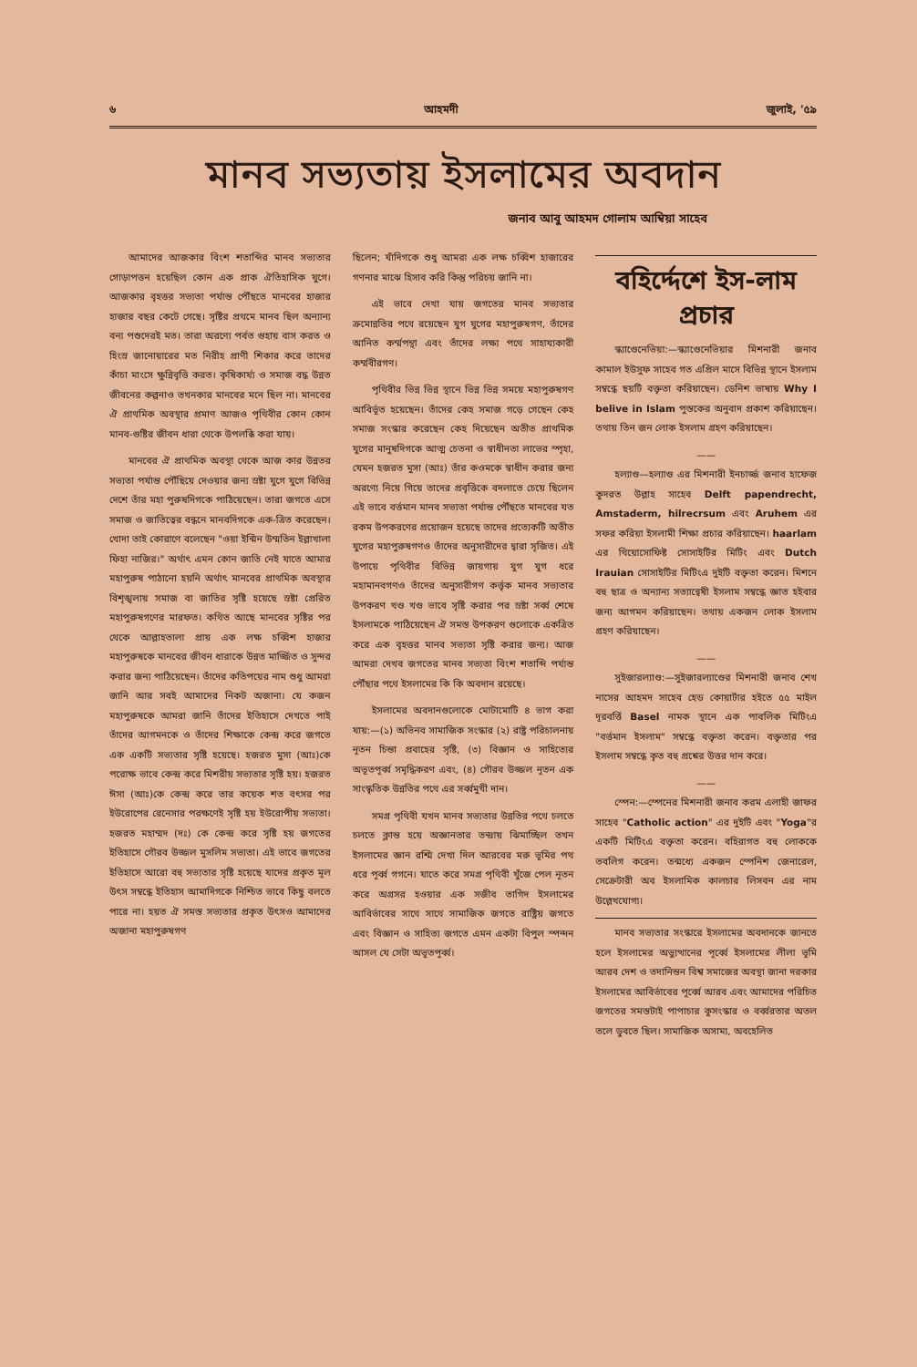৬ আহমদী জুলাই, '৫৯
মানব সভ্যতায় ইসলামের অবদান
জনাব আবু আহমদ গোলাম আম্বিয়া সাহেব
আমাদের আজকার বিংশ শতাব্দির মানব সভ্যতার গোড়াপত্তন হয়েছিল কোন এক প্রাক ঐতিহাসিক যুগে। আজকার বৃহত্তর সভ্যতা পর্যান্ত পৌঁছতে মানবের হাজার হাজার বছর কেটে গেছে। সৃষ্টির প্রথমে মানব ছিল অন্যান্য বন্য পশুদেরই মত। তারা অরণ্যে পর্বত গুহায় বাস করত ও হিংস্র জানোয়ারের মত নিরীহ প্রাণী শিকার করে তাদের কাঁচা মাংসে ক্ষুন্নিবৃত্তি করত। কৃষিকার্য্য ও সমাজ বদ্ধ উন্নত জীবনের কল্পনাও তখনকার মানবের মনে ছিল না। মানবের ঐ প্রাথমিক অবস্থার প্রমাণ আজও পৃথিবীর কোন কোন মানব-গুষ্টির জীবন ধারা থেকে উপলব্ধি করা যায়।
মানবের ঐ প্রাথমিক অবস্থা থেকে আজ কার উন্নতর সভ্যতা পর্যান্ত পৌঁছিয়ে দেওয়ার জন্য স্রষ্টা যুগে যুগে বিভিন্ন দেশে তাঁর মহা পুরুষদিগকে পাঠিয়েছেন। তারা জগতে এসে সমাজ ও জাতিত্বের বন্ধনে মানবদিগকে এক-ত্রিত করেছেন। খোদা তাই কোরাণে বলেছেন "ওয়া ইন্মিন উম্মতিন ইল্লাখালা ফিহা নাজির।" অর্থাৎ এমন কোন জাতি নেই যাতে আমার মহাপুরুষ পাঠানো হয়নি অর্থাৎ মানবের প্রাথমিক অবস্থার বিশৃঙ্খলায় সমাজ বা জাতির সৃষ্টি হয়েছে স্রষ্টা প্রেরিত মহাপুরুষগণের মারফত। কথিত আছে মানবের সৃষ্টির পর থেকে আল্লাহতালা প্রায় এক লক্ষ চব্বিশ হাজার মহাপুরুষকে মানবের জীবন ধারাকে উন্নত মার্জ্জিত ও সুন্দর করার জন্য পাঠিয়েছেন। তাঁদের কতিপয়ের নাম শুধু আমরা জানি আর সবই আমাদের নিকট অজানা। যে কজন মহাপুরুষকে আমরা জানি তাঁদের ইতিহাসে দেখতে পাই তাঁদের আগমনকে ও তাঁদের শিক্ষাকে কেন্দ্র করে জগতে এক একটি সভ্যতার সৃষ্টি হয়েছে। হজরত মুসা (আঃ)কে পরোক্ষ ভাবে কেন্দ্র করে মিশরীয় সভ্যতার সৃষ্টি হয়। হজরত ঈসা (আঃ)কে কেন্দ্র করে তার কয়েক শত বৎসর পর ইউরোপের রেনেসার পরক্ষণেই সৃষ্টি হয় ইউরোপীয় সভ্যতা। হজরত মহাম্মদ (দঃ) কে কেন্দ্র করে সৃষ্টি হয় জগতের ইতিহাসে গৌরব উজ্জল মুসলিম সভ্যতা। এই ভাবে জগতের ইতিহাসে আরো বহু সভ্যতার সৃষ্টি হয়েছে যাদের প্রকৃত মূল উৎস সম্বন্ধে ইতিহাস আমাদিগকে নিশ্চিত ভাবে কিছু বলতে পারে না। হয়ত ঐ সমস্ত সভ্যতার প্রকৃত উৎসও আমাদের অজানা মহাপুরুষগণ
ছিলেন; যাঁদিগকে শুধু আমরা এক লক্ষ চব্বিশ হাজারের গণনার মাঝে হিসাব করি কিন্তু পরিচয় জানি না।
এই ভাবে দেখা যায় জগতের মানব সভ্যতার ক্রমোন্নতির পথে রয়েছেন যুগ যুগের মহাপুরুষগণ, তাঁদের আনিত কর্ম্মপন্থা এবং তাঁদের লক্ষ্য পথে সাহায্যকারী কর্ম্মবীরগণ।
পৃথিবীর ভিন্ন ভিন্ন স্থানে ভিন্ন ভিন্ন সময়ে মহাপুরুষগণ আবির্ভূত হয়েছেন। তাঁদের কেহ সমাজ গড়ে গেছেন কেহ সমাজ সংস্কার করেছেন কেহ দিয়েছেন অতীত প্রাথমিক যুগের মানুষদিগকে আত্ম চেতনা ও স্বাধীনতা লাভের স্পৃহা, যেমন হজরত মুসা (আঃ) তাঁর কওমকে স্বাধীন করার জন্য অরণ্যে নিয়ে গিয়ে তাদের প্রবৃত্তিকে বদলাতে চেয়ে ছিলেন এই ভাবে বর্ত্তমান মানব সভ্যতা পর্যান্ত পৌঁছতে মানবের যত রকম উপকরণের প্রয়োজন হয়েছে তাদের প্রত্যেকটি অতীত যুগের মহাপুরুষগণও তাঁদের অনুসারীদের দ্বারা সৃজিত। এই উপায়ে পৃথিবীর বিভিন্ন জায়গায় যুগ যুগ ধরে মহামানবগণও তাঁদের অনুসারীগণ কর্ত্তৃক মানব সভ্যতার উপকরণ খণ্ড খণ্ড ভাবে সৃষ্টি করার পর স্রষ্টা সর্ব্ব শেষে ইসলামকে পাঠিয়েছেন ঐ সমস্ত উপকরণ গুলোকে একত্রিত করে এক বৃহত্তর মানব সভ্যতা সৃষ্টি করার জন্য। আজ আমরা দেখব জগতের মানব সভ্যতা বিংশ শতাব্দি পর্য্যন্ত পৌঁছার পথে ইসলামের কি কি অবদান রয়েছে।
ইসলামের অবদানগুলোকে মোটামোটি ৪ ভাগ করা যায়:—(১) অভিনব সামাজিক সংস্কার (২) রাষ্ট্র পরিচালনায় নূতন চিন্তা প্রবাহের সৃষ্টি, (৩) বিজ্ঞান ও সাহিত্যের অভূতপূর্ব্ব সমৃদ্ধিকরণ এবং, (৪) গৌরব উজ্জল নূতন এক সাংস্কৃতিক উন্নতির পথে এর সর্ব্বমুখী দান।
সমগ্র পৃথিবী যখন মানব সভ্যতার উন্নতির পথে চলতে চলতে ক্লান্ত হয়ে অজ্ঞানতার তন্দ্রায় ঝিমাচ্ছিল তখন ইসলামের জ্ঞান রশ্মি দেখা দিল আরবের মরু ভূমির পথ ধরে পূর্ব্ব গগনে। যাতে করে সমগ্র পৃথিবী খুঁজে পেল নূতন করে অগ্রসর হওয়ার এক সজীব তাগিদ ইসলামের আবির্ভাবের সাথে সাথে সামাজিক জগতে রাষ্ট্রিয় জগতে এবং বিজ্ঞান ও সাহিত্য জগতে এমন একটা বিপুল স্পন্দন আসল যে সেটা অভূতপূর্ব্ব।
বহির্দ্দেশে ইস-লাম প্রচার
স্ক্যাণ্ডেনেভিয়া:—স্ক্যাণ্ডেনেভিয়ার মিশনারী জনাব কামাল ইউসুফ সাহেব গত এপ্রিল মাসে বিভিন্ন স্থানে ইসলাম সম্বন্ধে ছয়টি বক্তৃতা করিয়াছেন। ডেনিশ ভাষায় Why I belive in Islam পুস্তকের অনুবাদ প্রকাশ করিয়াছেন। তথায় তিন জন লোক ইসলাম গ্রহণ করিয়াছেন।
——
হল্যাণ্ড—হল্যাণ্ড এর মিশনারী ইনচার্জ্জ জনাব হাফেজ কুদরত উল্লাহ সাহেব Delft papendrecht, Amstaderm, hilrecrsum এবং Aruhem এর সফর করিয়া ইসলামী শিক্ষা প্রচার করিয়াছেন। haarlam এর থিয়োসোফিষ্ট সোসাইটির মিটিং এবং Dutch Irauian সোসাইটির মিটিংএ দুইটি বক্তৃতা করেন। মিশনে বহু ছাত্র ও অন্যান্য সত্যান্বেষী ইসলাম সম্বন্ধে জ্ঞাত হইবার জন্য আগমন করিয়াছেন। তথায় একজন লোক ইসলাম গ্রহণ করিয়াছেন।
——
সুইজারল্যাণ্ড:—সুইজারল্যাণ্ডের মিশনারী জনাব শেখ নাসের আহমদ সাহেব হেড কোয়ার্টার হইতে ৫৫ মাইল দূরবর্ত্তি Basel নামক স্থানে এক পাবলিক মিটিংএ "বর্ত্তমান ইসলাম" সম্বন্ধে বক্তৃতা করেন। বক্তৃতার পর ইসলাম সম্বন্ধে কৃত বহু প্রশ্নের উত্তর দান করে।
——
স্পেন:—স্পেনের মিশনারী জনাব করম এলাহী জাফর সাহেব "Catholic action" এর দুইটি এবং "Yoga"র একটি মিটিংএ বক্তৃতা করেন। বহিরাগত বহু লোককে তবলিগ করেন। তন্মধ্যে একজন স্পেনিশ জেনারেল, সেক্রেটারী অব ইসলামিক কালচার লিসবন এর নাম উল্লেখযোগ্য।
মানব সভ্যতার সংস্কারে ইসলামের অবদানকে জানতে হলে ইসলামের অভ্যুত্থানের পূর্ব্বে ইসলামের লীলা ভূমি আরব দেশ ও তদানিন্তন বিশ্ব সমাজের অবস্থা জানা দরকার ইসলামের আবির্ভাবের পূর্ব্বে আরব এবং আমাদের পরিচিত জগতের সমস্তটাই পাপাচার কুসংস্কার ও বর্ব্বরতার অতল তলে ডুবতে ছিল। সামাজিক অসাম্য, অবহেলিত